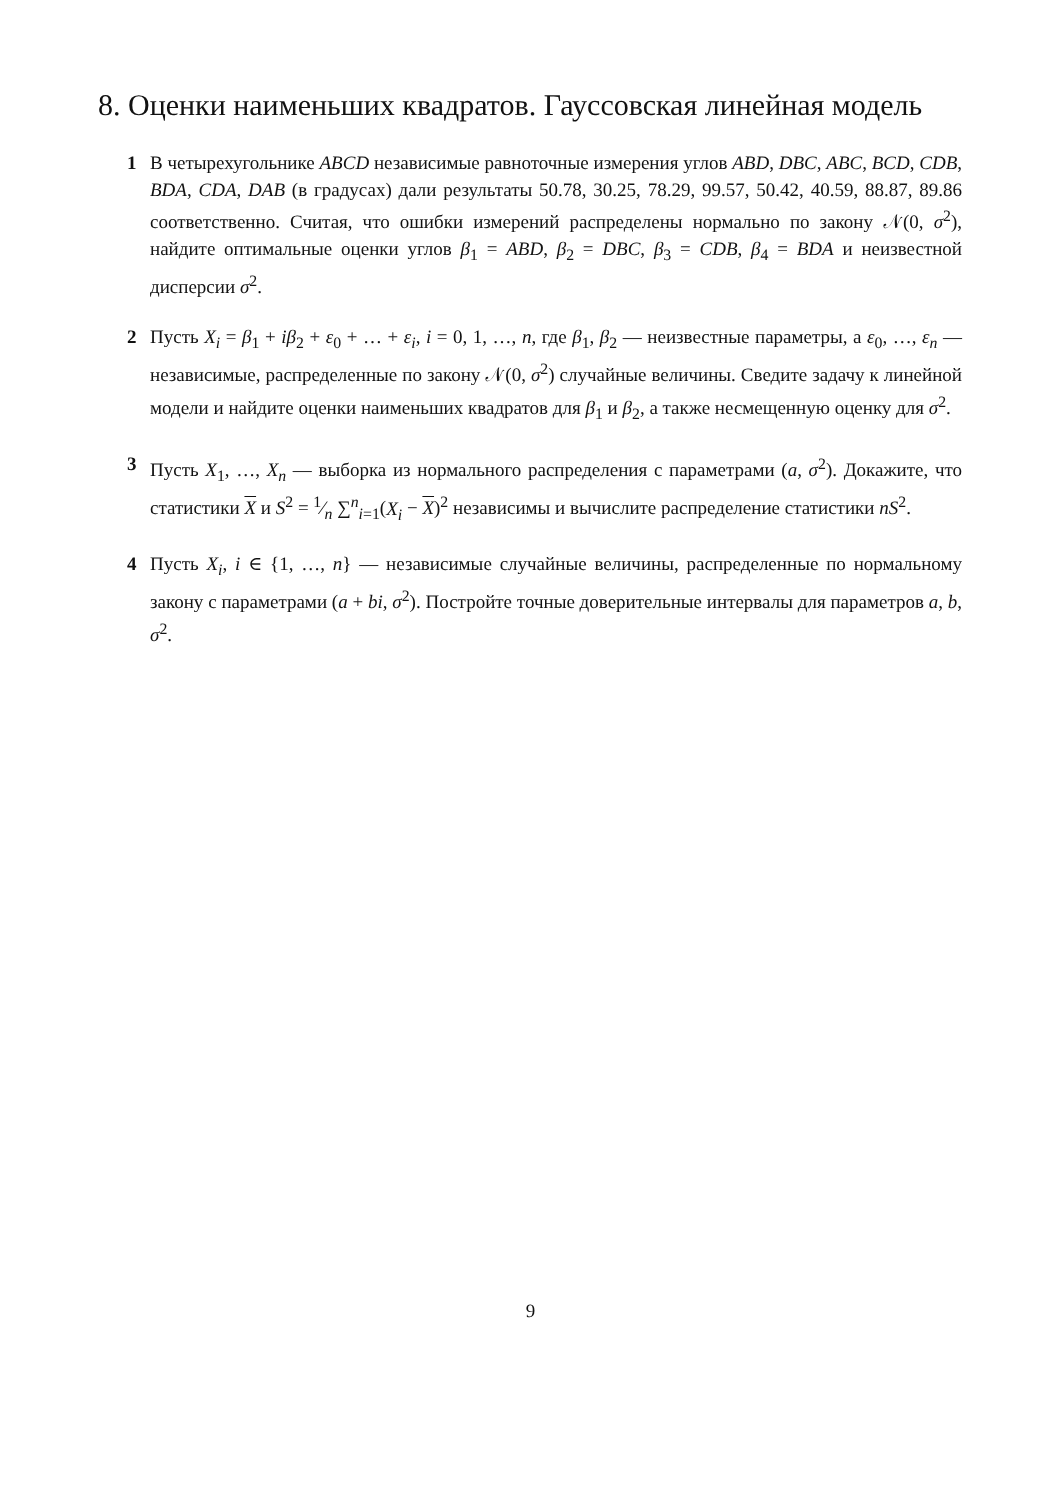8. Оценки наименьших квадратов. Гауссовская линейная модель
1 В четырехугольнике ABCD независимые равноточные измерения углов ABD, DBC, ABC, BCD, CDB, BDA, CDA, DAB (в градусах) дали результаты 50.78, 30.25, 78.29, 99.57, 50.42, 40.59, 88.87, 89.86 соответственно. Считая, что ошибки измерений распределены нормально по закону 𝒩(0, σ<sup>2</sup>), найдите оптимальные оценки углов β<sub>1</sub> = ABD, β<sub>2</sub> = DBC, β<sub>3</sub> = CDB, β<sub>4</sub> = BDA и неизвестной дисперсии σ<sup>2</sup>.
2 Пусть X<sub>i</sub> = β<sub>1</sub> + iβ<sub>2</sub> + ε<sub>0</sub> + … + ε<sub>i</sub>, i = 0, 1, …, n, где β<sub>1</sub>, β<sub>2</sub> — неизвестные параметры, а ε<sub>0</sub>, …, ε<sub>n</sub> — независимые, распределенные по закону 𝒩(0, σ<sup>2</sup>) случайные величины. Сведите задачу к линейной модели и найдите оценки наименьших квадратов для β<sub>1</sub> и β<sub>2</sub>, а также несмещенную оценку для σ<sup>2</sup>.
3 Пусть X<sub>1</sub>, …, X<sub>n</sub> — выборка из нормального распределения с параметрами (a, σ<sup>2</sup>). Докажите, что статистики X и S<sup>2</sup> = 1⁄n ∑<sup>n</sup><sub>i=1</sub>(X<sub>i</sub> − X)<sup>2</sup> независимы и вычислите распределение статистики nS<sup>2</sup>.
4 Пусть X<sub>i</sub>, i ∈ {1, …, n} — независимые случайные величины, распределенные по нормальному закону с параметрами (a + bi, σ<sup>2</sup>). Постройте точные доверительные интервалы для параметров a, b, σ<sup>2</sup>.
9